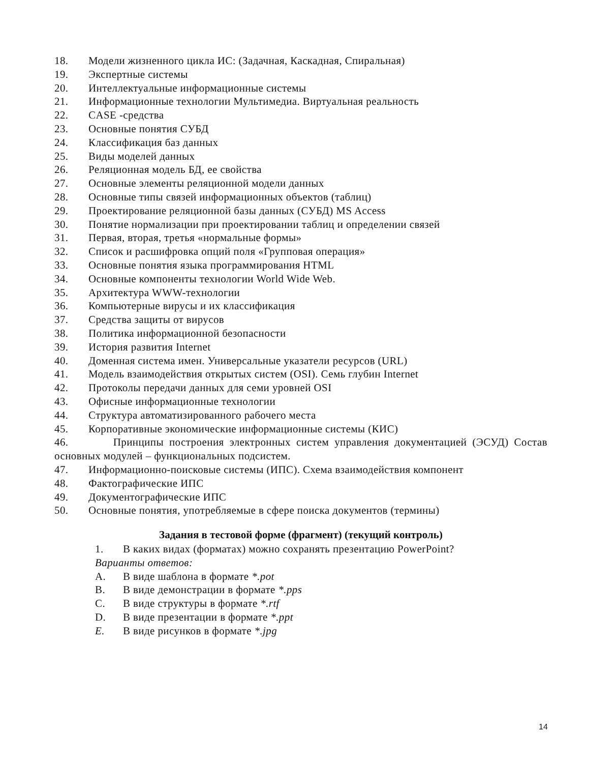18. Модели жизненного цикла ИС: (Задачная, Каскадная, Спиральная)
19. Экспертные системы
20. Интеллектуальные информационные системы
21. Информационные технологии Мультимедиа. Виртуальная реальность
22. CASE -средства
23. Основные понятия СУБД
24. Классификация баз данных
25. Виды моделей данных
26. Реляционная модель БД, ее свойства
27. Основные элементы реляционной модели данных
28. Основные типы связей информационных объектов (таблиц)
29. Проектирование реляционной базы данных (СУБД) MS Access
30. Понятие нормализации при проектировании таблиц и определении связей
31. Первая, вторая, третья «нормальные формы»
32. Список и расшифровка опций поля «Групповая операция»
33. Основные понятия языка программирования HTML
34. Основные компоненты технологии World Wide Web.
35. Архитектура WWW-технологии
36. Компьютерные вирусы и их классификация
37. Средства защиты от вирусов
38. Политика информационной безопасности
39. История развития Internet
40. Доменная система имен. Универсальные указатели ресурсов (URL)
41. Модель взаимодействия открытых систем (OSI). Семь глубин Internet
42. Протоколы передачи данных для семи уровней OSI
43. Офисные информационные технологии
44. Структура автоматизированного рабочего места
45. Корпоративные экономические информационные системы (КИС)
46. Принципы построения электронных систем управления документацией (ЭСУД) Состав основных модулей – функциональных подсистем.
47. Информационно-поисковые системы (ИПС). Схема взаимодействия компонент
48. Фактографические ИПС
49. Документографические ИПС
50. Основные понятия, употребляемые в сфере поиска документов (термины)
Задания в тестовой форме (фрагмент) (текущий контроль)
1. В каких видах (форматах) можно сохранять презентацию PowerPoint?
Варианты ответов:
A. В виде шаблона в формате *.pot
B. В виде демонстрации в формате *.pps
C. В виде структуры в формате *.rtf
D. В виде презентации в формате *.ppt
E. В виде рисунков в формате *.jpg
14